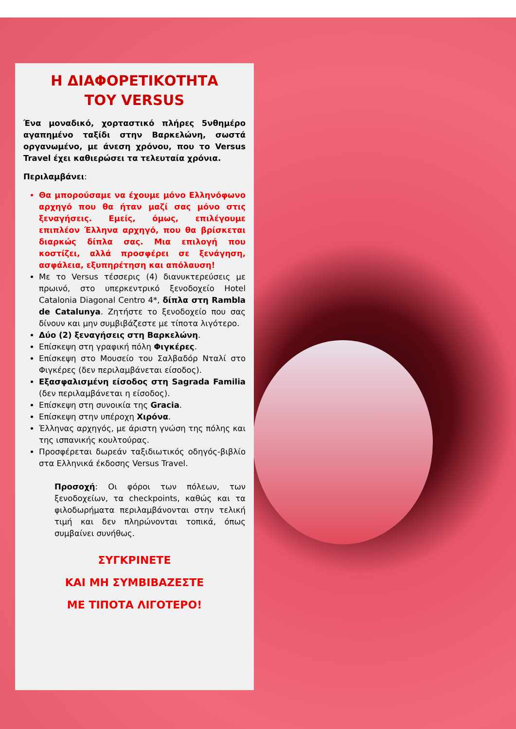Η ΔΙΑΦΟΡΕΤΙΚΟΤΗΤΑ
ΤΟΥ VERSUS
Ένα μοναδικό, χορταστικό πλήρες 5νθημέρο αγαπημένο ταξίδι στην Βαρκελώνη, σωστά οργανωμένο, με άνεση χρόνου, που το Versus Travel έχει καθιερώσει τα τελευταία χρόνια.
Περιλαμβάνει:
Θα μπορούσαμε να έχουμε μόνο Ελληνόφωνο αρχηγό που θα ήταν μαζί σας μόνο στις ξεναγήσεις. Εμείς, όμως, επιλέγουμε επιπλέον Έλληνα αρχηγό, που θα βρίσκεται διαρκώς δίπλα σας. Μια επιλογή που κοστίζει, αλλά προσφέρει σε ξενάγηση, ασφάλεια, εξυπηρέτηση και απόλαυση!
Με το Versus τέσσερις (4) διανυκτερεύσεις με πρωινό, στο υπερκεντρικό ξενοδοχείο Hotel Catalonia Diagonal Centro 4*, δίπλα στη Rambla de Catalunya. Ζητήστε το ξενοδοχείο που σας δίνουν και μην συμβιβάζεστε με τίποτα λιγότερο.
Δύο (2) ξεναγήσεις στη Βαρκελώνη.
Επίσκεψη στη γραφική πόλη Φιγκέρες.
Επίσκεψη στο Μουσείο του Σαλβαδόρ Νταλί στο Φιγκέρες (δεν περιλαμβάνεται είσοδος).
Εξασφαλισμένη είσοδος στη Sagrada Familia (δεν περιλαμβάνεται η είσοδος).
Επίσκεψη στη συνοικία της Gracia.
Επίσκεψη στην υπέροχη Χιρόνα.
Έλληνας αρχηγός, με άριστη γνώση της πόλης και της ισπανικής κουλτούρας.
Προσφέρεται δωρεάν ταξιδιωτικός οδηγός-βιβλίο στα Ελληνικά έκδοσης Versus Travel.
Προσοχή: Οι φόροι των πόλεων, των ξενοδοχείων, τα checkpoints, καθώς και τα φιλοδωρήματα περιλαμβάνονται στην τελική τιμή και δεν πληρώνονται τοπικά, όπως συμβαίνει συνήθως.
ΣΥΓΚΡΙΝΕΤΕ
ΚΑΙ ΜΗ ΣΥΜΒΙΒΑΖΕΣΤΕ
ΜΕ ΤΙΠΟΤΑ ΛΙΓΟΤΕΡΟ!